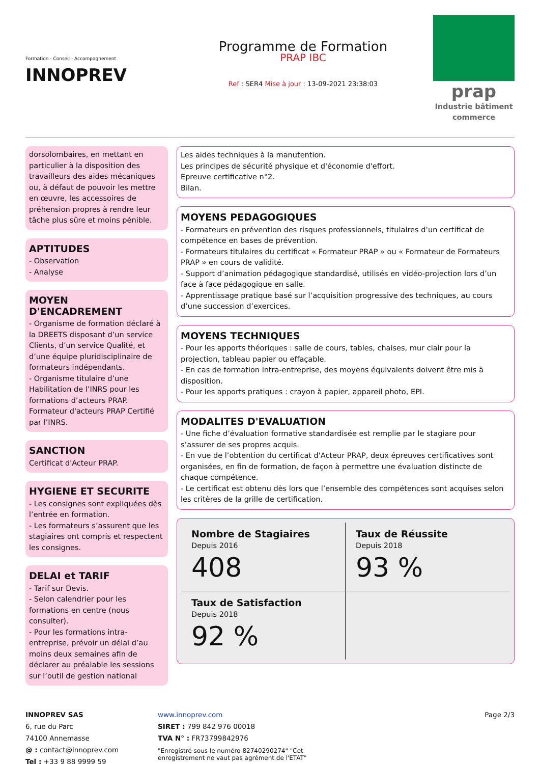Formation - Conseil - Accompagnement
INNOPREV
Programme de Formation
PRAP IBC
Ref : SER4 Mise à jour : 13-09-2021 23:38:03
prap
Industrie bâtiment commerce
dorsolombaires, en mettant en particulier à la disposition des travailleurs des aides mécaniques ou, à défaut de pouvoir les mettre en œuvre, les accessoires de préhension propres à rendre leur tâche plus sûre et moins pénible.
APTITUDES
- Observation
- Analyse
MOYEN D'ENCADREMENT
- Organisme de formation déclaré à la DREETS disposant d’un service Clients, d’un service Qualité, et d’une équipe pluridisciplinaire de formateurs indépendants.
- Organisme titulaire d’une Habilitation de l’INRS pour les formations d’acteurs PRAP.
Formateur d'acteurs PRAP Certifié par l’INRS.
SANCTION
Certificat d'Acteur PRAP.
HYGIENE ET SECURITE
- Les consignes sont expliquées dès l’entrée en formation.
- Les formateurs s’assurent que les stagiaires ont compris et respectent les consignes.
DELAI et TARIF
- Tarif sur Devis.
- Selon calendrier pour les formations en centre (nous consulter).
- Pour les formations intra-entreprise, prévoir un délai d’au moins deux semaines afin de déclarer au préalable les sessions sur l’outil de gestion national
Les aides techniques à la manutention.
Les principes de sécurité physique et d'économie d'effort.
Epreuve certificative n°2.
Bilan.
MOYENS PEDAGOGIQUES
- Formateurs en prévention des risques professionnels, titulaires d’un certificat de compétence en bases de prévention.
- Formateurs titulaires du certificat « Formateur PRAP » ou « Formateur de Formateurs PRAP » en cours de validité.
- Support d’animation pédagogique standardisé, utilisés en vidéo-projection lors d’un face à face pédagogique en salle.
- Apprentissage pratique basé sur l’acquisition progressive des techniques, au cours d’une succession d’exercices.
MOYENS TECHNIQUES
- Pour les apports théoriques : salle de cours, tables, chaises, mur clair pour la projection, tableau papier ou effaçable.
- En cas de formation intra-entreprise, des moyens équivalents doivent être mis à disposition.
- Pour les apports pratiques : crayon à papier, appareil photo, EPI.
MODALITES D'EVALUATION
- Une fiche d’évaluation formative standardisée est remplie par le stagiare pour s’assurer de ses propres acquis.
- En vue de l’obtention du certificat d'Acteur PRAP, deux épreuves certificatives sont organisées, en fin de formation, de façon à permettre une évaluation distincte de chaque compétence.
- Le certificat est obtenu dès lors que l’ensemble des compétences sont acquises selon les critères de la grille de certification.
Nombre de Stagiaires
Depuis 2016
408
Taux de Réussite
Depuis 2018
93 %
Taux de Satisfaction
Depuis 2018
92 %
INNOPREV SAS
6, rue du Parc
74100 Annemasse
@ : contact@innoprev.com
Tel : +33 9 88 9999 59
www.innoprev.com
SIRET : 799 842 976 00018
TVA N° : FR73799842976
"Enregistré sous le numéro 82740290274" "Cet
enregistrement ne vaut pas agrément de l'ETAT"
Page 2/3